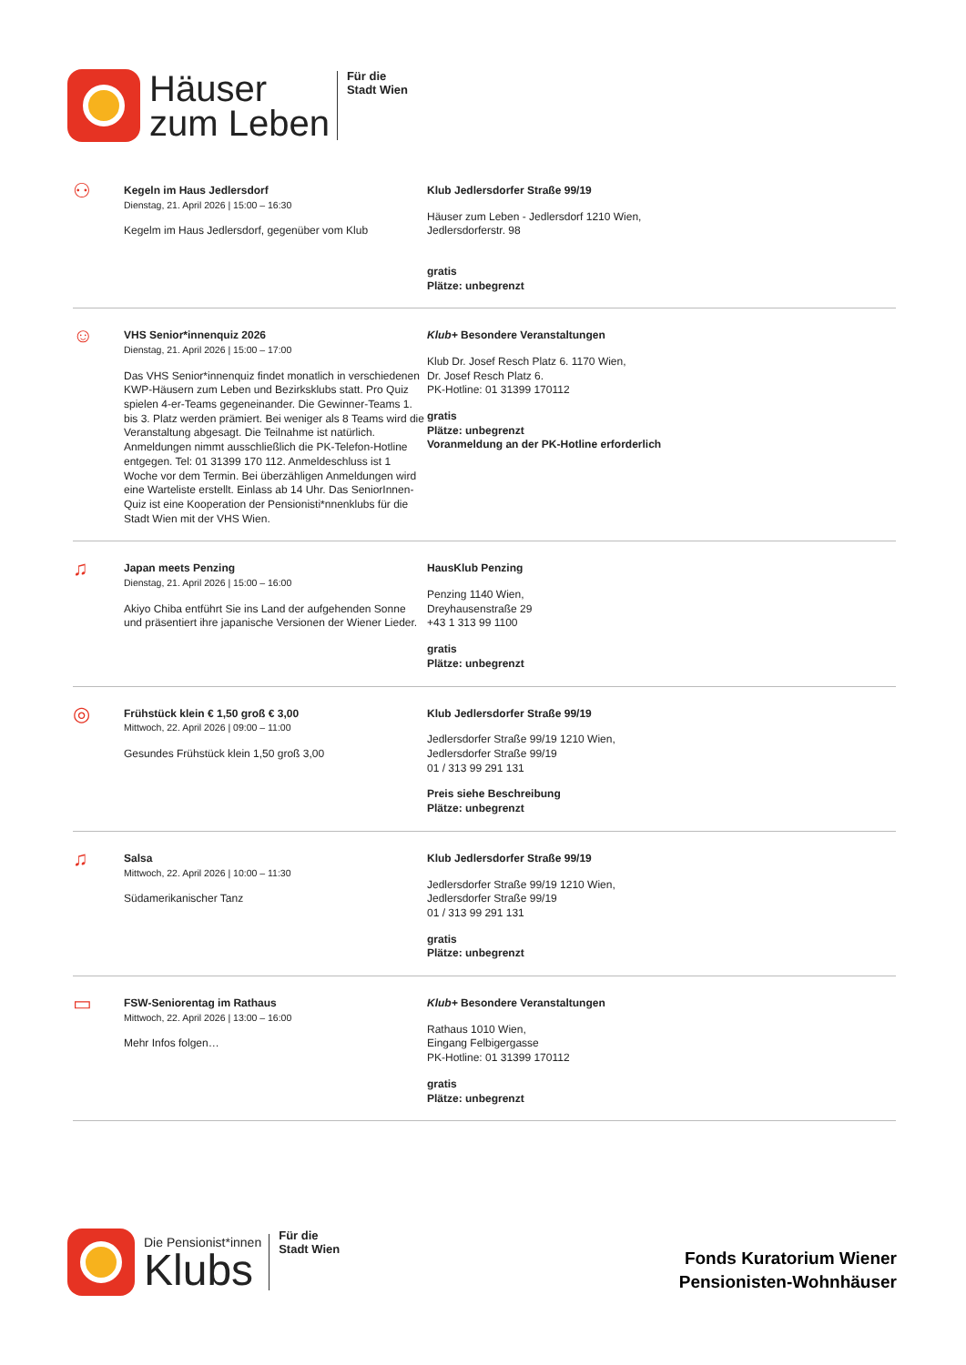Häuser
zum Leben
Für die
Stadt Wien
⚇
Kegeln im Haus Jedlersdorf
Dienstag, 21. April 2026 | 15:00 – 16:30
Kegelm im Haus Jedlersdorf, gegenüber vom Klub
Klub Jedlersdorfer Straße 99/19
Häuser zum Leben - Jedlersdorf 1210 Wien,
Jedlersdorferstr. 98
gratis
Plätze: unbegrenzt
☺
VHS Senior*innenquiz 2026
Dienstag, 21. April 2026 | 15:00 – 17:00
Das VHS Senior*innenquiz findet monatlich in verschiedenen KWP-Häusern zum Leben und Bezirksklubs statt. Pro Quiz spielen 4-er-Teams gegeneinander. Die Gewinner-Teams 1. bis 3. Platz werden prämiert. Bei weniger als 8 Teams wird die Veranstaltung abgesagt. Die Teilnahme ist natürlich. Anmeldungen nimmt ausschließlich die PK-Telefon-Hotline entgegen. Tel: 01 31399 170 112. Anmeldeschluss ist 1 Woche vor dem Termin. Bei überzähligen Anmeldungen wird eine Warteliste erstellt. Einlass ab 14 Uhr. Das SeniorInnen-Quiz ist eine Kooperation der Pensionisti*nnenklubs für die Stadt Wien mit der VHS Wien.
Klub+ Besondere Veranstaltungen
Klub Dr. Josef Resch Platz 6. 1170 Wien,
Dr. Josef Resch Platz 6.
PK-Hotline: 01 31399 170112
gratis
Plätze: unbegrenzt
Voranmeldung an der PK-Hotline erforderlich
♫
Japan meets Penzing
Dienstag, 21. April 2026 | 15:00 – 16:00
Akiyo Chiba entführt Sie ins Land der aufgehenden Sonne und präsentiert ihre japanische Versionen der Wiener Lieder.
HausKlub Penzing
Penzing 1140 Wien,
Dreyhausenstraße 29
+43 1 313 99 1100
gratis
Plätze: unbegrenzt
◎
Frühstück klein € 1,50 groß € 3,00
Mittwoch, 22. April 2026 | 09:00 – 11:00
Gesundes Frühstück klein 1,50 groß 3,00
Klub Jedlersdorfer Straße 99/19
Jedlersdorfer Straße 99/19 1210 Wien,
Jedlersdorfer Straße 99/19
01 / 313 99 291 131
Preis siehe Beschreibung
Plätze: unbegrenzt
♫
Salsa
Mittwoch, 22. April 2026 | 10:00 – 11:30
Südamerikanischer Tanz
Klub Jedlersdorfer Straße 99/19
Jedlersdorfer Straße 99/19 1210 Wien,
Jedlersdorfer Straße 99/19
01 / 313 99 291 131
gratis
Plätze: unbegrenzt
▭
FSW-Seniorentag im Rathaus
Mittwoch, 22. April 2026 | 13:00 – 16:00
Mehr Infos folgen…
Klub+ Besondere Veranstaltungen
Rathaus 1010 Wien,
Eingang Felbigergasse
PK-Hotline: 01 31399 170112
gratis
Plätze: unbegrenzt
Die Pensionist*innen
Klubs
Für die
Stadt Wien
Fonds Kuratorium Wiener
Pensionisten-Wohnhäuser